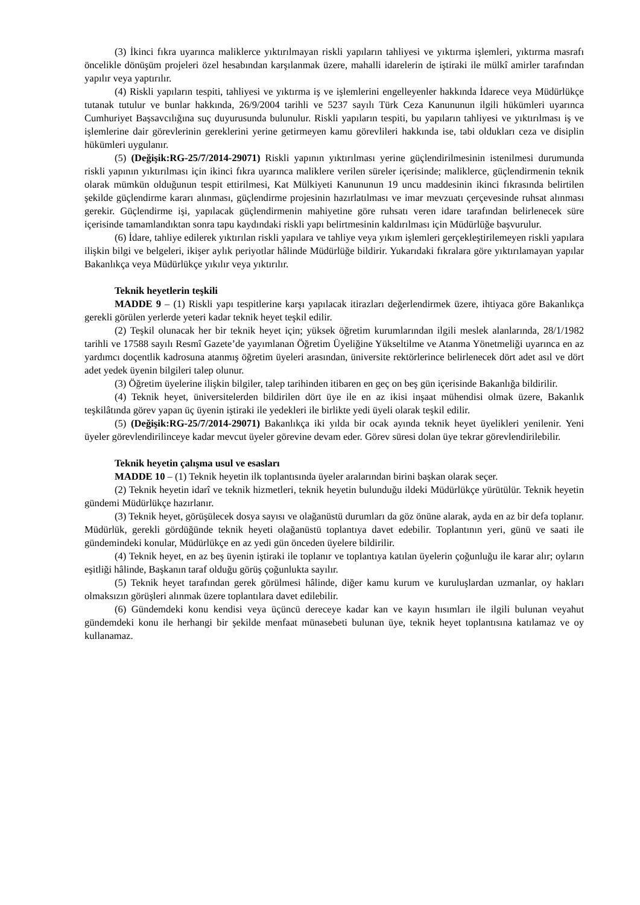(3) İkinci fıkra uyarınca maliklerce yıktırılmayan riskli yapıların tahliyesi ve yıktırma işlemleri, yıktırma masrafı öncelikle dönüşüm projeleri özel hesabından karşılanmak üzere, mahalli idarelerin de iştiraki ile mülkî amirler tarafından yapılır veya yaptırılır.
(4) Riskli yapıların tespiti, tahliyesi ve yıktırma iş ve işlemlerini engelleyenler hakkında İdarece veya Müdürlükçe tutanak tutulur ve bunlar hakkında, 26/9/2004 tarihli ve 5237 sayılı Türk Ceza Kanununun ilgili hükümleri uyarınca Cumhuriyet Başsavcılığına suç duyurusunda bulunulur. Riskli yapıların tespiti, bu yapıların tahliyesi ve yıktırılması iş ve işlemlerine dair görevlerinin gereklerini yerine getirmeyen kamu görevlileri hakkında ise, tabi oldukları ceza ve disiplin hükümleri uygulanır.
(5) (Değişik:RG-25/7/2014-29071) Riskli yapının yıktırılması yerine güçlendirilmesinin istenilmesi durumunda riskli yapının yıktırılması için ikinci fıkra uyarınca maliklere verilen süreler içerisinde; maliklerce, güçlendirmenin teknik olarak mümkün olduğunun tespit ettirilmesi, Kat Mülkiyeti Kanununun 19 uncu maddesinin ikinci fıkrasında belirtilen şekilde güçlendirme kararı alınması, güçlendirme projesinin hazırlatılması ve imar mevzuatı çerçevesinde ruhsat alınması gerekir. Güçlendirme işi, yapılacak güçlendirmenin mahiyetine göre ruhsatı veren idare tarafından belirlenecek süre içerisinde tamamlandıktan sonra tapu kaydındaki riskli yapı belirtmesinin kaldırılması için Müdürlüğe başvurulur.
(6) İdare, tahliye edilerek yıktırılan riskli yapılara ve tahliye veya yıkım işlemleri gerçekleştirilemeyen riskli yapılara ilişkin bilgi ve belgeleri, ikişer aylık periyotlar hâlinde Müdürlüğe bildirir. Yukarıdaki fıkralara göre yıktırılamayan yapılar Bakanlıkça veya Müdürlükçe yıkılır veya yıktırılır.
Teknik heyetlerin teşkili
MADDE 9 – (1) Riskli yapı tespitlerine karşı yapılacak itirazları değerlendirmek üzere, ihtiyaca göre Bakanlıkça gerekli görülen yerlerde yeteri kadar teknik heyet teşkil edilir.
(2) Teşkil olunacak her bir teknik heyet için; yüksek öğretim kurumlarından ilgili meslek alanlarında, 28/1/1982 tarihli ve 17588 sayılı Resmî Gazete’de yayımlanan Öğretim Üyeliğine Yükseltilme ve Atanma Yönetmeliği uyarınca en az yardımcı doçentlik kadrosuna atanmış öğretim üyeleri arasından, üniversite rektörlerince belirlenecek dört adet asıl ve dört adet yedek üyenin bilgileri talep olunur.
(3) Öğretim üyelerine ilişkin bilgiler, talep tarihinden itibaren en geç on beş gün içerisinde Bakanlığa bildirilir.
(4) Teknik heyet, üniversitelerden bildirilen dört üye ile en az ikisi inşaat mühendisi olmak üzere, Bakanlık teşkilâtında görev yapan üç üyenin iştiraki ile yedekleri ile birlikte yedi üyeli olarak teşkil edilir.
(5) (Değişik:RG-25/7/2014-29071) Bakanlıkça iki yılda bir ocak ayında teknik heyet üyelikleri yenilenir. Yeni üyeler görevlendirilinceye kadar mevcut üyeler görevine devam eder. Görev süresi dolan üye tekrar görevlendirilebilir.
Teknik heyetin çalışma usul ve esasları
MADDE 10 – (1) Teknik heyetin ilk toplantısında üyeler aralarından birini başkan olarak seçer.
(2) Teknik heyetin idarî ve teknik hizmetleri, teknik heyetin bulunduğu ildeki Müdürlükçe yürütülür. Teknik heyetin gündemi Müdürlükçe hazırlanır.
(3) Teknik heyet, görüşülecek dosya sayısı ve olağanüstü durumları da göz önüne alarak, ayda en az bir defa toplanır. Müdürlük, gerekli gördüğünde teknik heyeti olağanüstü toplantıya davet edebilir. Toplantının yeri, günü ve saati ile gündemindeki konular, Müdürlükçe en az yedi gün önceden üyelere bildirilir.
(4) Teknik heyet, en az beş üyenin iştiraki ile toplanır ve toplantıya katılan üyelerin çoğunluğu ile karar alır; oyların eşitliği hâlinde, Başkanın taraf olduğu görüş çoğunlukta sayılır.
(5) Teknik heyet tarafından gerek görülmesi hâlinde, diğer kamu kurum ve kuruluşlardan uzmanlar, oy hakları olmaksızın görüşleri alınmak üzere toplantılara davet edilebilir.
(6) Gündemdeki konu kendisi veya üçüncü dereceye kadar kan ve kayın hısımları ile ilgili bulunan veyahut gündemdeki konu ile herhangi bir şekilde menfaat münasebeti bulunan üye, teknik heyet toplantısına katılamaz ve oy kullanamaz.